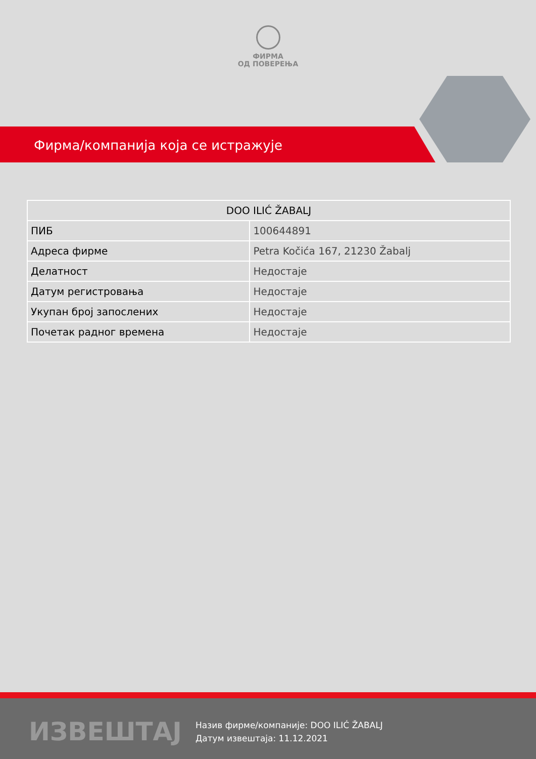ФИРМА
ОД ПОВЕРЕЊА
Фирма/компанија која се истражује
| DOO ILIĆ ŽABALJ | |
| --- | --- |
| ПИБ | 100644891 |
| Адреса фирме | Petra Kočića 167, 21230 Žabalj |
| Делатност | Недостаје |
| Датум регистровања | Недостаје |
| Укупан број запослених | Недостаје |
| Почетак радног времена | Недостаје |
ИЗВЕШТАЈ
Назив фирме/компаније: DOO ILIĆ ŽABALJ
Датум извештаја: 11.12.2021